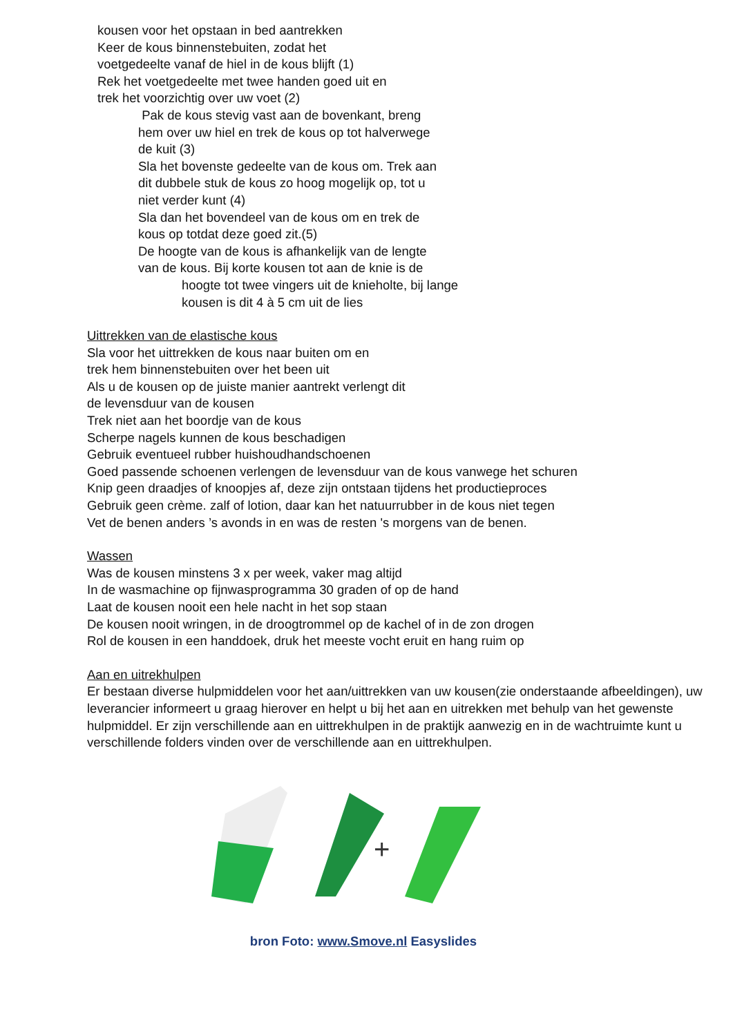kousen voor het opstaan in bed aantrekken
Keer de kous binnenstebuiten, zodat het
voetgedeelte vanaf de hiel in de kous blijft (1)
Rek het voetgedeelte met twee handen goed uit en
trek het voorzichtig over uw voet (2)
Pak de kous stevig vast aan de bovenkant, breng
hem over uw hiel en trek de kous op tot halverwege
de kuit (3)
Sla het bovenste gedeelte van de kous om. Trek aan
dit dubbele stuk de kous zo hoog mogelijk op, tot u
niet verder kunt (4)
Sla dan het bovendeel van de kous om en trek de
kous op totdat deze goed zit.(5)
De hoogte van de kous is afhankelijk van de lengte
van de kous. Bij korte kousen tot aan de knie is de
hoogte tot twee vingers uit de knieholte, bij lange
kousen is dit 4 à 5 cm uit de lies
Uittrekken van de elastische kous
Sla voor het uittrekken de kous naar buiten om en
trek hem binnenstebuiten over het been uit
Als u de kousen op de juiste manier aantrekt verlengt dit
de levensduur van de kousen
Trek niet aan het boordje van de kous
Scherpe nagels kunnen de kous beschadigen
Gebruik eventueel rubber huishoudhandschoenen
Goed passende schoenen verlengen de levensduur van de kous vanwege het schuren
Knip geen draadjes of knoopjes af, deze zijn ontstaan tijdens het productieproces
Gebruik geen crème. zalf of lotion, daar kan het natuurrubber in de kous niet tegen
Vet de benen anders ’s avonds in en was de resten 's morgens van de benen.
Wassen
Was de kousen minstens 3 x per week, vaker mag altijd
In de wasmachine op fijnwasprogramma 30 graden of op de hand
Laat de kousen nooit een hele nacht in het sop staan
De kousen nooit wringen, in de droogtrommel op de kachel of in de zon drogen
Rol de kousen in een handdoek, druk het meeste vocht eruit en hang ruim op
Aan en uitrekhulpen
Er bestaan diverse hulpmiddelen voor het aan/uittrekken van uw kousen(zie onderstaande afbeeldingen), uw leverancier informeert u graag hierover en helpt u bij het aan en uitrekken met behulp van het gewenste hulpmiddel. Er zijn verschillende aan en uittrekhulpen in de praktijk aanwezig en in de wachtruimte kunt u verschillende folders vinden over de verschillende aan en uittrekhulpen.
+
bron Foto: www.Smove.nl Easyslides